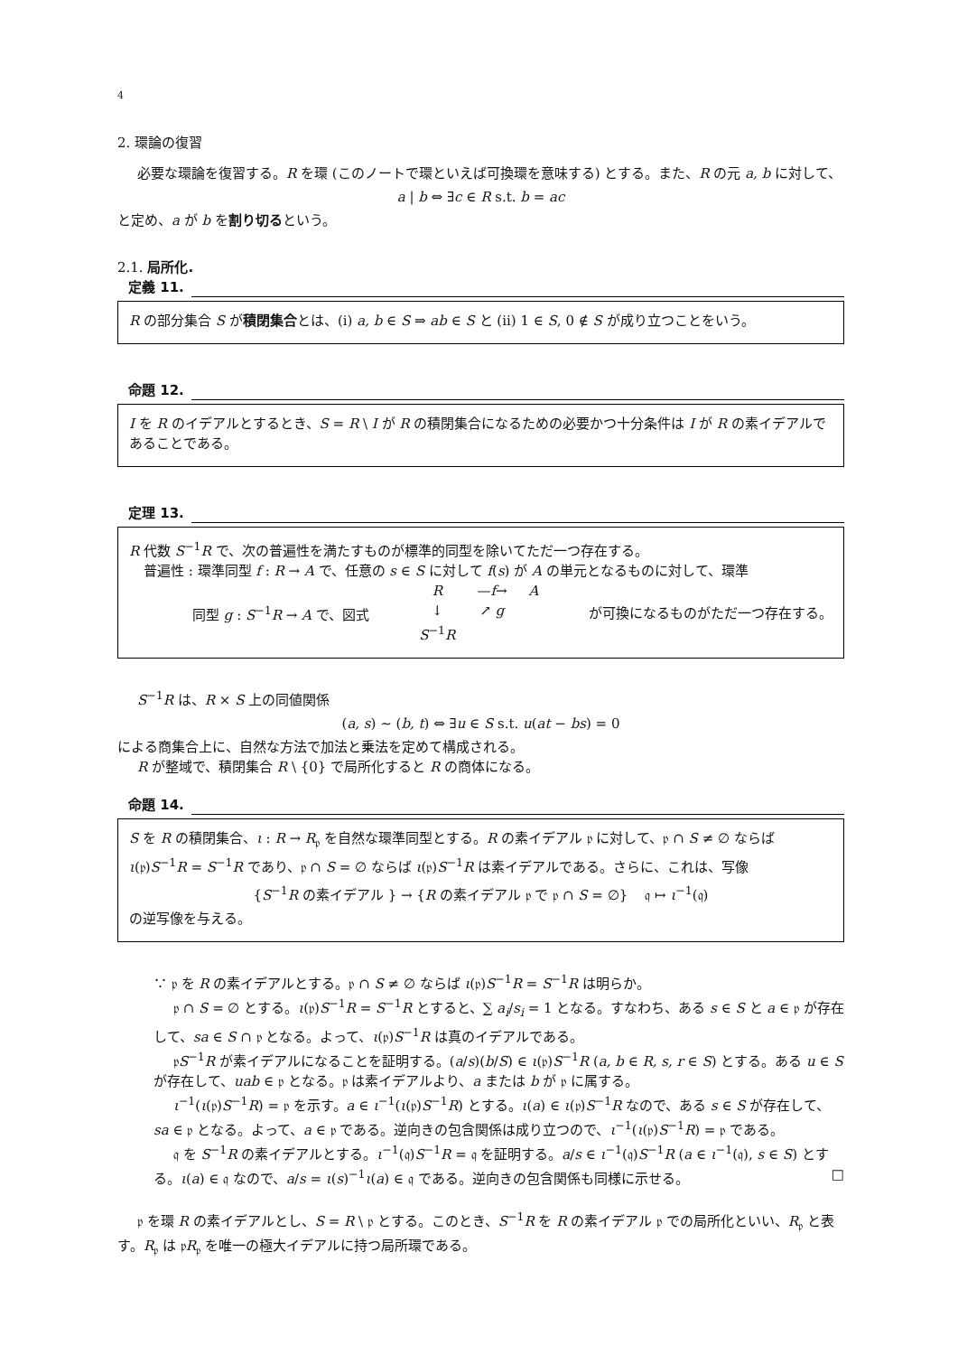4
2. 環論の復習
必要な環論を復習する。R を環 (このノートで環といえば可換環を意味する) とする。また、R の元 a, b に対して、
a | b ⇔ ∃c ∈ R s.t. b = ac
と定め、a が b を割り切るという。
2.1. 局所化.
定義 11.
R の部分集合 S が積閉集合とは、(i) a, b ∈ S ⇒ ab ∈ S と (ii) 1 ∈ S, 0 ∉ S が成り立つことをいう。
命題 12.
I を R のイデアルとするとき、S = R \ I が R の積閉集合になるための必要かつ十分条件は I が R の素イデアルであることである。
定理 13.
R 代数 S<sup>−1</sup>R で、次の普遍性を満たすものが標準的同型を除いてただ一つ存在する。
普遍性 : 環準同型 f : R → A で、任意の s ∈ S に対して f(s) が A の単元となるものに対して、環準
同型 g : S<sup>−1</sup>R → A で、図式
| R | — f → | A |
| ↓ | ↗ g | |
| S<sup>−1</sup> R | | |
が可換になるものがただ一つ存在する。
S<sup>−1</sup>R は、R × S 上の同値関係
(a, s) ∼ (b, t) ⇔ ∃u ∈ S s.t. u(at − bs) = 0
による商集合上に、自然な方法で加法と乗法を定めて構成される。
R が整域で、積閉集合 R \ {0} で局所化すると R の商体になる。
命題 14.
S を R の積閉集合、ι : R → R<sub>𝔭</sub> を自然な環準同型とする。R の素イデアル 𝔭 に対して、𝔭 ∩ S ≠ ∅ ならば ι(𝔭)S<sup>−1</sup>R = S<sup>−1</sup>R であり、𝔭 ∩ S = ∅ ならば ι(𝔭)S<sup>−1</sup>R は素イデアルである。さらに、これは、写像
{S<sup>−1</sup>R の素イデアル } → {R の素イデアル 𝔭 で 𝔭 ∩ S = ∅} 𝔮 ↦ ι<sup>−1</sup>(𝔮)
の逆写像を与える。
∵ 𝔭 を R の素イデアルとする。𝔭 ∩ S ≠ ∅ ならば ι(𝔭)S<sup>−1</sup>R = S<sup>−1</sup>R は明らか。
𝔭 ∩ S = ∅ とする。ι(𝔭)S<sup>−1</sup>R = S<sup>−1</sup>R とすると、∑ a<sub>i</sub>/s<sub>i</sub> = 1 となる。すなわち、ある s ∈ S と a ∈ 𝔭 が存在して、sa ∈ S ∩ 𝔭 となる。よって、ι(𝔭)S<sup>−1</sup>R は真のイデアルである。
𝔭S<sup>−1</sup>R が素イデアルになることを証明する。(a/s)(b/S) ∈ ι(𝔭)S<sup>−1</sup>R (a, b ∈ R, s, r ∈ S) とする。ある u ∈ S が存在して、uab ∈ 𝔭 となる。𝔭 は素イデアルより、a または b が 𝔭 に属する。
ι<sup>−1</sup>(ι(𝔭)S<sup>−1</sup>R) = 𝔭 を示す。a ∈ ι<sup>−1</sup>(ι(𝔭)S<sup>−1</sup>R) とする。ι(a) ∈ ι(𝔭)S<sup>−1</sup>R なので、ある s ∈ S が存在して、sa ∈ 𝔭 となる。よって、a ∈ 𝔭 である。逆向きの包含関係は成り立つので、ι<sup>−1</sup>(ι(𝔭)S<sup>−1</sup>R) = 𝔭 である。
𝔮 を S<sup>−1</sup>R の素イデアルとする。ι<sup>−1</sup>(𝔮)S<sup>−1</sup>R = 𝔮 を証明する。a/s ∈ ι<sup>−1</sup>(𝔮)S<sup>−1</sup>R (a ∈ ι<sup>−1</sup>(𝔮), s ∈ S) とする。ι(a) ∈ 𝔮 なので、a/s = ι(s)<sup>−1</sup>ι(a) ∈ 𝔮 である。逆向きの包含関係も同様に示せる。 □
𝔭 を環 R の素イデアルとし、S = R \ 𝔭 とする。このとき、S<sup>−1</sup>R を R の素イデアル 𝔭 での局所化といい、R<sub>𝔭</sub> と表す。R<sub>𝔭</sub> は 𝔭R<sub>𝔭</sub> を唯一の極大イデアルに持つ局所環である。